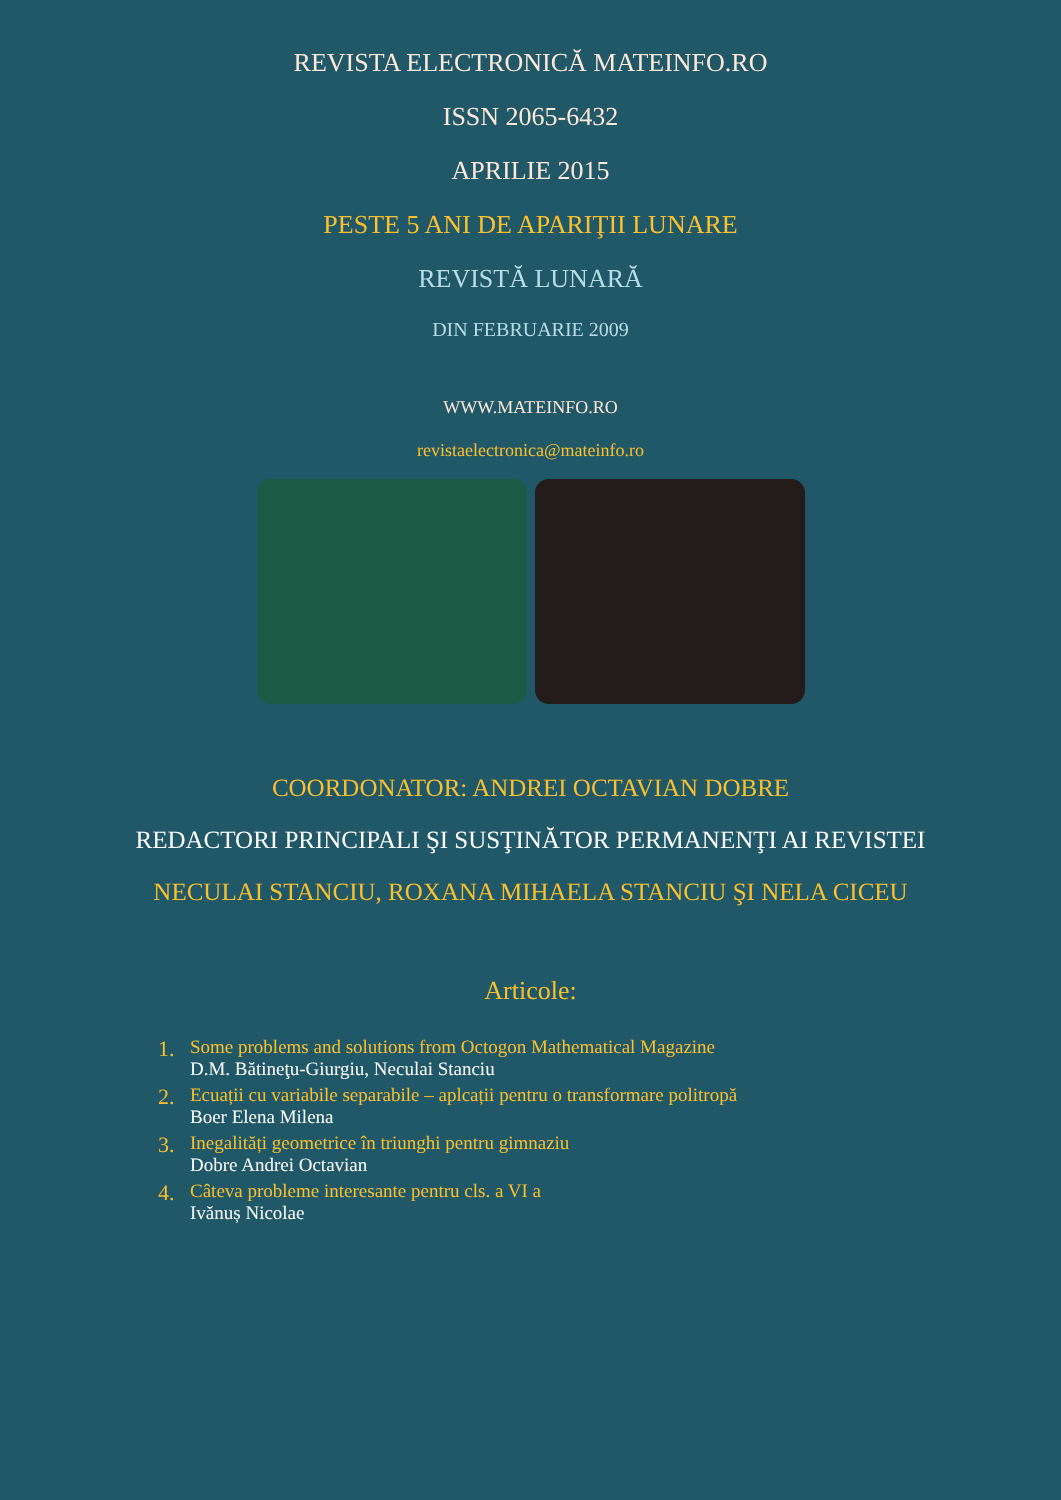REVISTA ELECTRONICĂ MATEINFO.RO
ISSN 2065-6432
APRILIE 2015
PESTE 5 ANI DE APARIŢII LUNARE
REVISTĂ LUNARĂ
DIN FEBRUARIE 2009
WWW.MATEINFO.RO
revistaelectronica@mateinfo.ro
COORDONATOR: ANDREI OCTAVIAN DOBRE
REDACTORI PRINCIPALI ŞI SUSŢINĂTOR PERMANENŢI AI REVISTEI
NECULAI STANCIU, ROXANA MIHAELA STANCIU ŞI NELA CICEU
Articole:
1.
Some problems and solutions from Octogon Mathematical Magazine
D.M. Bătineţu-Giurgiu, Neculai Stanciu
2.
Ecuații cu variabile separabile – aplcații pentru o transformare politropă
Boer Elena Milena
3.
Inegalități geometrice în triunghi pentru gimnaziu
Dobre Andrei Octavian
4.
Câteva probleme interesante pentru cls. a VI a
Ivănuș Nicolae